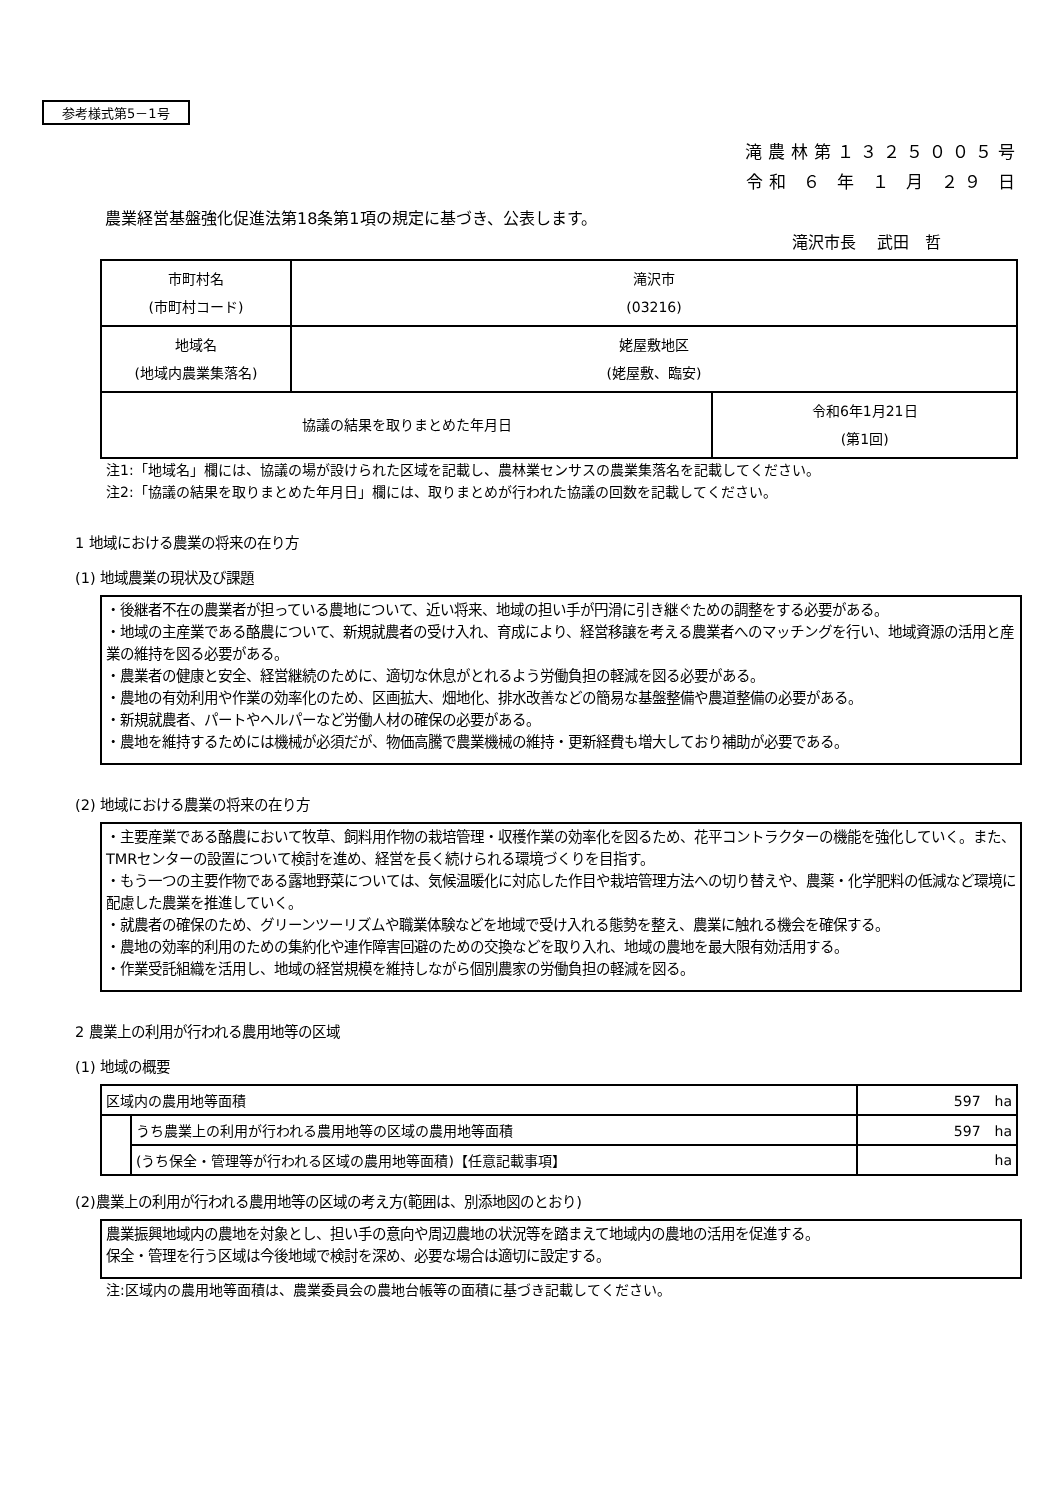参考様式第5－1号
滝農林第１３２５００５号
令和 ６ 年 １ 月 ２９ 日
農業経営基盤強化促進法第18条第1項の規定に基づき、公表します。
滝沢市長　 武田　哲
| 市町村名 (市町村コード) | 滝沢市 (03216) | |
| 地域名 (地域内農業集落名) | 姥屋敷地区 (姥屋敷、臨安) | |
| 協議の結果を取りまとめた年月日 | | 令和6年1月21日 (第1回) |
注1:「地域名」欄には、協議の場が設けられた区域を記載し、農林業センサスの農業集落名を記載してください。
注2:「協議の結果を取りまとめた年月日」欄には、取りまとめが行われた協議の回数を記載してください。
1 地域における農業の将来の在り方
(1) 地域農業の現状及び課題
・後継者不在の農業者が担っている農地について、近い将来、地域の担い手が円滑に引き継ぐための調整をする必要がある。
・地域の主産業である酪農について、新規就農者の受け入れ、育成により、経営移譲を考える農業者へのマッチングを行い、地域資源の活用と産業の維持を図る必要がある。
・農業者の健康と安全、経営継続のために、適切な休息がとれるよう労働負担の軽減を図る必要がある。
・農地の有効利用や作業の効率化のため、区画拡大、畑地化、排水改善などの簡易な基盤整備や農道整備の必要がある。
・新規就農者、パートやヘルパーなど労働人材の確保の必要がある。
・農地を維持するためには機械が必須だが、物価高騰で農業機械の維持・更新経費も増大しており補助が必要である。
(2) 地域における農業の将来の在り方
・主要産業である酪農において牧草、飼料用作物の栽培管理・収穫作業の効率化を図るため、花平コントラクターの機能を強化していく。また、TMRセンターの設置について検討を進め、経営を長く続けられる環境づくりを目指す。
・もう一つの主要作物である露地野菜については、気候温暖化に対応した作目や栽培管理方法への切り替えや、農薬・化学肥料の低減など環境に配慮した農業を推進していく。
・就農者の確保のため、グリーンツーリズムや職業体験などを地域で受け入れる態勢を整え、農業に触れる機会を確保する。
・農地の効率的利用のための集約化や連作障害回避のための交換などを取り入れ、地域の農地を最大限有効活用する。
・作業受託組織を活用し、地域の経営規模を維持しながら個別農家の労働負担の軽減を図る。
2 農業上の利用が行われる農用地等の区域
(1) 地域の概要
| 区域内の農用地等面積 | | 597 ha |
| | うち農業上の利用が行われる農用地等の区域の農用地等面積 | 597 ha |
| | (うち保全・管理等が行われる区域の農用地等面積)【任意記載事項】 | ha |
(2)農業上の利用が行われる農用地等の区域の考え方(範囲は、別添地図のとおり)
農業振興地域内の農地を対象とし、担い手の意向や周辺農地の状況等を踏まえて地域内の農地の活用を促進する。
保全・管理を行う区域は今後地域で検討を深め、必要な場合は適切に設定する。
注:区域内の農用地等面積は、農業委員会の農地台帳等の面積に基づき記載してください。